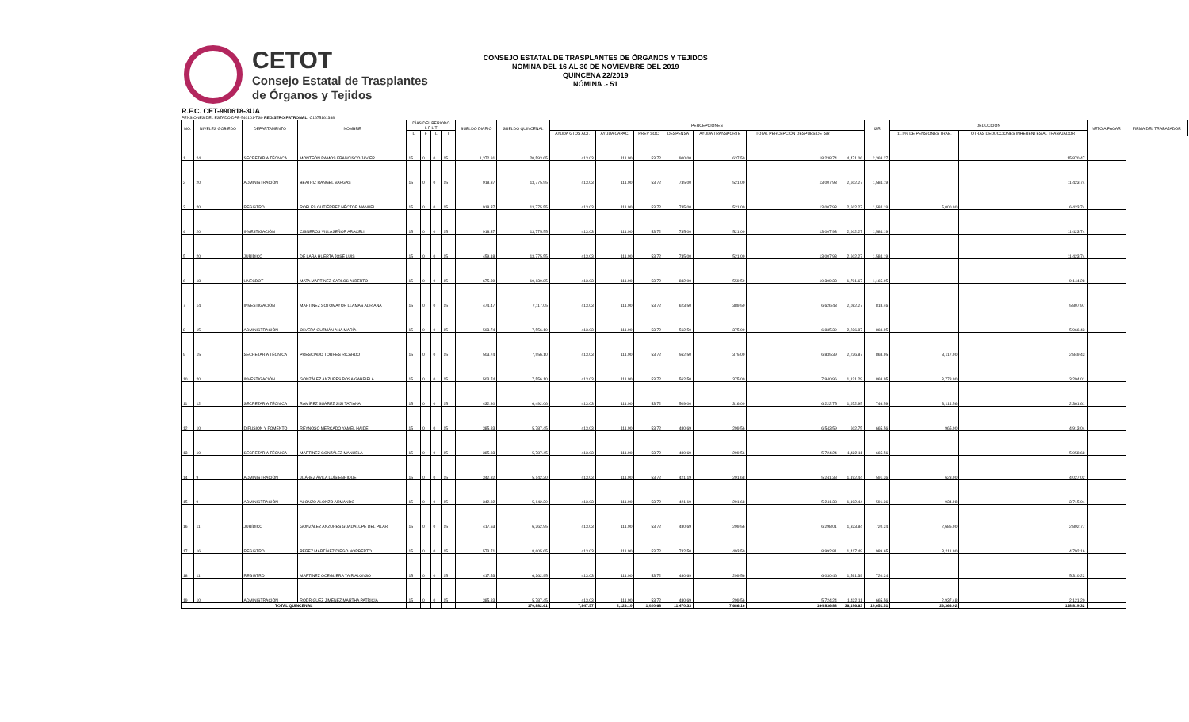CETOT
Consejo Estatal de Trasplantes
de Órganos y Tejidos
CONSEJO ESTATAL DE TRASPLANTES DE ÓRGANOS Y TEJIDOS
NÓMINA DEL 16 AL 30 DE NOVIEMBRE DEL 2019
QUINCENA 22/2019
NÓMINA .- 51
R.F.C. CET-990618-3UA
PENSIONES DEL ESTADO DPE-540101-TS0 REGISTRO PATRONAL: C1675161388
| NO. | NIVELES GOB EDO | DEPARTAMENTO | NOMBRE | DÍAS DEL PERIODO L F L T | | | | SUELDO DIARIO | SUELDO QUINCENAL | PERCEPCIONES | | | | | | | ISR | DEDUCCIÓN | | NETO A PAGAR | FIRMA DEL TRABAJADOR |
| --- | --- | --- | --- | --- | --- | --- | --- | --- | --- | --- | --- | --- | --- | --- | --- | --- | --- | --- | --- | --- | --- |
| | | | | L | F | L | T | | | AYUDA GTOS ACT. | AYUDA CAPAC. | PREV SOC | DESPENSA | AYUDA TRANSPORTE | TOTAL PERCEPCIÓN DESPUES DE ISR | | | 11.5% DE PENSIONES TRAB. | OTRAS DEDUCCIONES INHERENTES AL TRABAJADOR | | |
| 1 | 24 | SECRETARIA TÉCNICA | MONTEÓN RAMOS FRANCISCO JAVIER | 15 | 0 | 0 | 15 | 1,372.91 | 20,593.65 | 413.03 | 111.90 | 53.72 | 900.00 | 637.50 | 18,238.74 | 4,471.06 | 2,368.27 | | 15,870.47 | | |
| 2 | 20 | ADMINISTRACIÓN | BEATRIZ RANGEL VARGAS | 15 | 0 | 0 | 15 | 918.37 | 13,775.55 | 413.03 | 111.90 | 53.72 | 735.00 | 521.00 | 13,007.93 | 2,602.27 | 1,584.19 | | 11,423.74 | | |
| 3 | 20 | REGISTRO | ROBLES GUTIÉRREZ HÉCTOR MANUEL | 15 | 0 | 0 | 15 | 918.37 | 13,775.55 | 413.03 | 111.90 | 53.72 | 735.00 | 521.00 | 13,007.93 | 2,602.27 | 1,584.19 | 5,000.00 | 6,423.74 | | |
| 4 | 20 | INVESTIGACIÓN | CISNEROS VILLASEÑOR ARACELI | 15 | 0 | 0 | 15 | 918.37 | 13,775.55 | 413.03 | 111.90 | 53.72 | 735.00 | 521.00 | 13,007.93 | 2,602.27 | 1,584.19 | | 11,423.74 | | |
| 5 | 20 | JURÍDICO | DE LARA HUERTA JOSÉ LUIS | 15 | 0 | 0 | 15 | 459.18 | 13,775.55 | 413.03 | 111.90 | 53.72 | 735.00 | 521.00 | 13,007.93 | 2,602.27 | 1,584.19 | | 11,423.74 | | |
| 6 | 18 | UNECDOT | MATA MARTÍNEZ CARLOS ALBERTO | 15 | 0 | 0 | 15 | 675.39 | 10,130.85 | 413.03 | 111.90 | 53.72 | 832.00 | 559.50 | 10,309.33 | 1,791.67 | 1,165.05 | | 9,144.28 | | |
| 7 | 14 | INVESTIGACIÓN | MARTÍNEZ SOTOMAYOR LLAMAS ADRIANA | 15 | 0 | 0 | 15 | 474.47 | 7,117.05 | 413.03 | 111.90 | 53.72 | 623.50 | 389.50 | 6,626.43 | 2,082.27 | 818.46 | | 5,807.97 | | |
| 8 | 15 | ADMINISTRACIÓN | OLVERA GUZMÁN ANA MARÍA | 15 | 0 | 0 | 15 | 503.74 | 7,556.10 | 413.03 | 111.90 | 53.72 | 562.50 | 375.00 | 6,835.39 | 2,236.87 | 868.95 | | 5,966.43 | | |
| 9 | 15 | SECRETARIA TÉCNICA | PRESCIADO TORRES RICARDO | 15 | 0 | 0 | 15 | 503.74 | 7,556.10 | 413.03 | 111.90 | 53.72 | 562.50 | 375.00 | 6,835.39 | 2,236.87 | 868.95 | 3,117.00 | 2,849.43 | | |
| 10 | 20 | INVESTIGACIÓN | GONZÁLEZ ANZURES ROSA GABRIELA | 15 | 0 | 0 | 15 | 503.74 | 7,556.10 | 413.03 | 111.90 | 53.72 | 562.50 | 375.00 | 7,940.96 | 1,131.29 | 868.95 | 3,778.00 | 3,294.01 | | |
| 11 | 12 | SECRETARIA TÉCNICA | RAMÍREZ SUÁREZ SISI TATIANA | 15 | 0 | 0 | 15 | 432.80 | 6,492.06 | 413.03 | 111.90 | 53.72 | 509.00 | 316.00 | 6,222.75 | 1,672.95 | 746.59 | 3,114.56 | 2,361.61 | | |
| 12 | 10 | DIFUSIÓN Y FOMENTO | REYNOSO MERCADO YAMEL HAIDE | 15 | 0 | 0 | 15 | 385.83 | 5,787.45 | 413.03 | 111.90 | 53.72 | 480.69 | 299.56 | 6,543.59 | 602.75 | 665.56 | 965.00 | 4,913.04 | | |
| 13 | 10 | SECRETARIA TÉCNICA | MARTÍNEZ GONZÁLEZ MANUELA | 15 | 0 | 0 | 15 | 385.83 | 5,787.45 | 413.03 | 111.90 | 53.72 | 480.69 | 299.56 | 5,724.24 | 1,422.11 | 665.56 | | 5,058.68 | | |
| 14 | 9 | ADMINISTRACIÓN | JUÁREZ ÁVILA LUÍS ENRIQUE | 15 | 0 | 0 | 15 | 342.82 | 5,142.30 | 413.03 | 111.90 | 53.72 | 421.19 | 291.68 | 5,241.38 | 1,192.44 | 591.36 | 623.00 | 4,027.02 | | |
| 15 | 9 | ADMINISTRACIÓN | ALONZO ALONZO ARMANDO | 15 | 0 | 0 | 15 | 342.82 | 5,142.30 | 413.03 | 111.90 | 53.72 | 421.19 | 291.68 | 5,241.38 | 1,192.44 | 591.36 | 934.98 | 3,715.04 | | |
| 16 | 11 | JURÍDICO | GONZÁLEZ ANZURES GUADALUPE DEL PILAR | 15 | 0 | 0 | 15 | 417.53 | 6,262.95 | 413.03 | 111.90 | 53.72 | 480.69 | 299.56 | 6,298.01 | 1,323.84 | 720.24 | 2,685.00 | 2,892.77 | | |
| 17 | 16 | REGISTRO | PEREZ MARTÍNEZ DIEGO NORBERTO | 15 | 0 | 0 | 15 | 573.71 | 8,605.65 | 413.03 | 111.90 | 53.72 | 732.50 | 493.50 | 8,992.81 | 1,417.49 | 989.65 | 3,211.00 | 4,792.16 | | |
| 18 | 11 | REGISTRO | MARTÍNEZ OCEGUERA YAIR ALONSO | 15 | 0 | 0 | 15 | 417.53 | 6,262.95 | 413.03 | 111.90 | 53.72 | 480.69 | 299.56 | 6,030.46 | 1,591.39 | 720.24 | | 5,310.22 | | |
| 19 | 10 | ADMINISTRACIÓN | RODRÍGUEZ JIMÉNEZ MARTHA PATRICIA | 15 | 0 | 0 | 15 | 385.83 | 5,787.45 | 413.03 | 111.90 | 53.72 | 480.69 | 299.56 | 5,724.24 | 1,422.11 | 665.56 | 2,937.48 | 2,121.20 | | |
| TOTAL QUINCENAL | | | | | | | | | 170,882.61 | 7,847.57 | 2,126.10 | 1,020.68 | 11,470.33 | 7,686.16 | 164,836.83 | 36,196.63 | 19,651.51 | 26,366.02 | 118,819.32 | | |